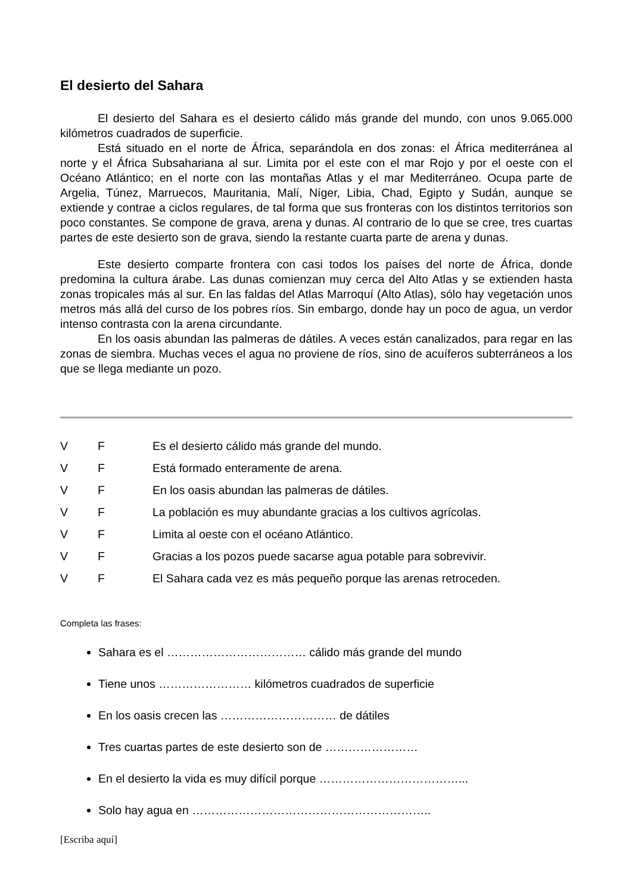El desierto del Sahara
El desierto del Sahara es el desierto cálido más grande del mundo, con unos 9.065.000 kilómetros cuadrados de superficie.
Está situado en el norte de África, separándola en dos zonas: el África mediterránea al norte y el África Subsahariana al sur. Limita por el este con el mar Rojo y por el oeste con el Océano Atlántico; en el norte con las montañas Atlas y el mar Mediterráneo. Ocupa parte de Argelia, Túnez, Marruecos, Mauritania, Malí, Níger, Libia, Chad, Egipto y Sudán, aunque se extiende y contrae a ciclos regulares, de tal forma que sus fronteras con los distintos territorios son poco constantes. Se compone de grava, arena y dunas. Al contrario de lo que se cree, tres cuartas partes de este desierto son de grava, siendo la restante cuarta parte de arena y dunas.
Este desierto comparte frontera con casi todos los países del norte de África, donde predomina la cultura árabe. Las dunas comienzan muy cerca del Alto Atlas y se extienden hasta zonas tropicales más al sur. En las faldas del Atlas Marroquí (Alto Atlas), sólo hay vegetación unos metros más allá del curso de los pobres ríos. Sin embargo, donde hay un poco de agua, un verdor intenso contrasta con la arena circundante.
En los oasis abundan las palmeras de dátiles. A veces están canalizados, para regar en las zonas de siembra. Muchas veces el agua no proviene de ríos, sino de acuíferos subterráneos a los que se llega mediante un pozo.
V F Es el desierto cálido más grande del mundo.
V F Está formado enteramente de arena.
V F En los oasis abundan las palmeras de dátiles.
V F La población es muy abundante gracias a los cultivos agrícolas.
V F Limita al oeste con el océano Atlántico.
V F Gracias a los pozos puede sacarse agua potable para sobrevivir.
V F El Sahara cada vez es más pequeño porque las arenas retroceden.
Completa las frases:
Sahara es el ……………………………… cálido más grande del mundo
Tiene unos …………………… kilómetros cuadrados de superficie
En los oasis crecen las ………………………… de dátiles
Tres cuartas partes de este desierto son de ……………………
En el desierto la vida es muy difícil porque ………………………………...
Solo hay agua en ……………………………………………………..
[Escriba aquí]